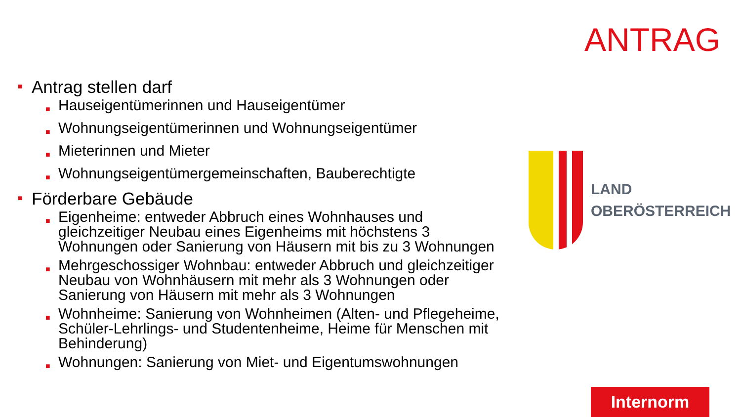ANTRAG
■ Antrag stellen darf
■ Hauseigentümerinnen und Hauseigentümer
■ Wohnungseigentümerinnen und Wohnungseigentümer
■ Mieterinnen und Mieter
■ Wohnungseigentümergemeinschaften, Bauberechtigte
■ Förderbare Gebäude
■ Eigenheime: entweder Abbruch eines Wohnhauses und gleichzeitiger Neubau eines Eigenheims mit höchstens 3 Wohnungen oder Sanierung von Häusern mit bis zu 3 Wohnungen
■ Mehrgeschossiger Wohnbau: entweder Abbruch und gleichzeitiger Neubau von Wohnhäusern mit mehr als 3 Wohnungen oder Sanierung von Häusern mit mehr als 3 Wohnungen
■ Wohnheime: Sanierung von Wohnheimen (Alten- und Pflegeheime, Schüler-Lehrlings- und Studentenheime, Heime für Menschen mit Behinderung)
■ Wohnungen: Sanierung von Miet- und Eigentumswohnungen
LAND
OBERÖSTERREICH
Internorm